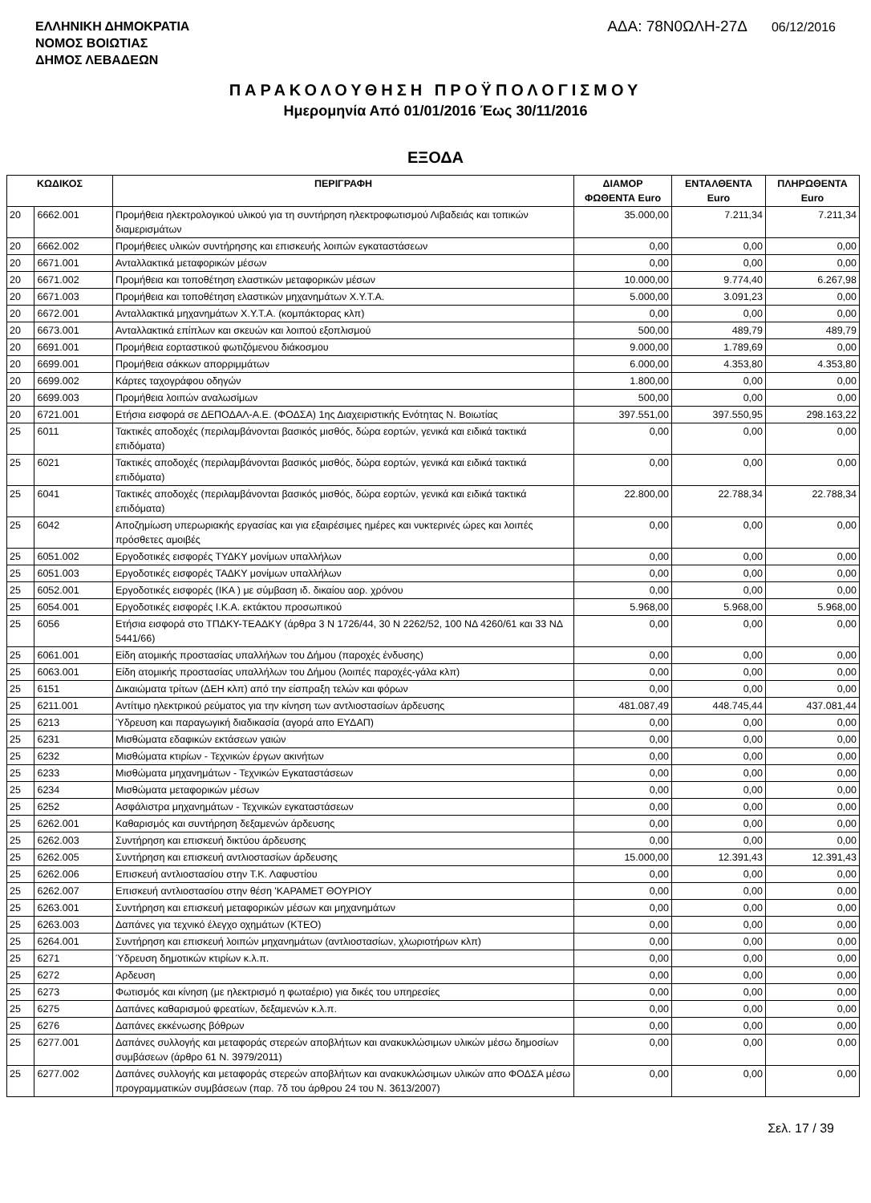ΕΛΛΗΝΙΚΗ ΔΗΜΟΚΡΑΤΙΑ
ΝΟΜΟΣ ΒΟΙΩΤΙΑΣ
ΔΗΜΟΣ ΛΕΒΑΔΕΩΝ
ΑΔΑ: 78Ν0ΩΛΗ-27Δ 06/12/2016
ΠΑΡΑΚΟΛΟΥΘΗΣΗ ΠΡΟΫΠΟΛΟΓΙΣΜΟΥ
Ημερομηνία Από 01/01/2016 Έως 30/11/2016
ΕΞΟΔΑ
| ΚΩΔΙΚΟΣ | | ΠΕΡΙΓΡΑΦΗ | ΔΙΑΜΟΡ ΦΩΘΕΝΤΑ Euro | ΕΝΤΑΛΘΕΝΤΑ Euro | ΠΛΗΡΩΘΕΝΤΑ Euro |
| --- | --- | --- | --- | --- | --- |
| 20 | 6662.001 | Προμήθεια ηλεκτρολογικού υλικού για τη συντήρηση ηλεκτροφωτισμού Λιβαδειάς και τοπικών διαμερισμάτων | 35.000,00 | 7.211,34 | 7.211,34 |
| 20 | 6662.002 | Προμήθειες υλικών συντήρησης και επισκευής λοιπών εγκαταστάσεων | 0,00 | 0,00 | 0,00 |
| 20 | 6671.001 | Ανταλλακτικά μεταφορικών μέσων | 0,00 | 0,00 | 0,00 |
| 20 | 6671.002 | Προμήθεια και τοποθέτηση ελαστικών μεταφορικών μέσων | 10.000,00 | 9.774,40 | 6.267,98 |
| 20 | 6671.003 | Προμήθεια και τοποθέτηση ελαστικών μηχανημάτων Χ.Υ.Τ.Α. | 5.000,00 | 3.091,23 | 0,00 |
| 20 | 6672.001 | Ανταλλακτικά μηχανημάτων Χ.Υ.Τ.Α. (κομπάκτορας κλπ) | 0,00 | 0,00 | 0,00 |
| 20 | 6673.001 | Ανταλλακτικά επίπλων και σκευών και λοιπού εξοπλισμού | 500,00 | 489,79 | 489,79 |
| 20 | 6691.001 | Προμήθεια εορταστικού φωτιζόμενου διάκοσμου | 9.000,00 | 1.789,69 | 0,00 |
| 20 | 6699.001 | Προμήθεια σάκκων απορριμμάτων | 6.000,00 | 4.353,80 | 4.353,80 |
| 20 | 6699.002 | Κάρτες ταχογράφου οδηγών | 1.800,00 | 0,00 | 0,00 |
| 20 | 6699.003 | Προμήθεια λοιπών αναλωσίμων | 500,00 | 0,00 | 0,00 |
| 20 | 6721.001 | Ετήσια εισφορά σε ΔΕΠΟΔΑΛ-Α.Ε. (ΦΟΔΣΑ) 1ης Διαχειριστικής Ενότητας Ν. Βοιωτίας | 397.551,00 | 397.550,95 | 298.163,22 |
| 25 | 6011 | Τακτικές αποδοχές (περιλαμβάνονται βασικός μισθός, δώρα εορτών, γενικά και ειδικά τακτικά επιδόματα) | 0,00 | 0,00 | 0,00 |
| 25 | 6021 | Τακτικές αποδοχές (περιλαμβάνονται βασικός μισθός, δώρα εορτών, γενικά και ειδικά τακτικά επιδόματα) | 0,00 | 0,00 | 0,00 |
| 25 | 6041 | Τακτικές αποδοχές (περιλαμβάνονται βασικός μισθός, δώρα εορτών, γενικά και ειδικά τακτικά επιδόματα) | 22.800,00 | 22.788,34 | 22.788,34 |
| 25 | 6042 | Αποζημίωση υπερωριακής εργασίας και για εξαιρέσιμες ημέρες και νυκτερινές ώρες και λοιπές πρόσθετες αμοιβές | 0,00 | 0,00 | 0,00 |
| 25 | 6051.002 | Εργοδοτικές εισφορές ΤΥΔΚΥ μονίμων υπαλλήλων | 0,00 | 0,00 | 0,00 |
| 25 | 6051.003 | Εργοδοτικές εισφορές ΤΑΔΚΥ μονίμων υπαλλήλων | 0,00 | 0,00 | 0,00 |
| 25 | 6052.001 | Εργοδοτικές εισφορές (ΙΚΑ ) με σύμβαση ιδ. δικαίου αορ. χρόνου | 0,00 | 0,00 | 0,00 |
| 25 | 6054.001 | Εργοδοτικές εισφορές Ι.Κ.Α. εκτάκτου προσωπικού | 5.968,00 | 5.968,00 | 5.968,00 |
| 25 | 6056 | Ετήσια εισφορά στο ΤΠΔΚΥ-ΤΕΑΔΚΥ (άρθρα 3 Ν 1726/44, 30 Ν 2262/52, 100 ΝΔ 4260/61 και 33 ΝΔ 5441/66) | 0,00 | 0,00 | 0,00 |
| 25 | 6061.001 | Είδη ατομικής προστασίας υπαλλήλων του Δήμου (παροχές ένδυσης) | 0,00 | 0,00 | 0,00 |
| 25 | 6063.001 | Είδη ατομικής προστασίας υπαλλήλων του Δήμου (λοιπές παροχές-γάλα κλπ) | 0,00 | 0,00 | 0,00 |
| 25 | 6151 | Δικαιώματα τρίτων (ΔΕΗ κλπ) από την είσπραξη τελών και φόρων | 0,00 | 0,00 | 0,00 |
| 25 | 6211.001 | Αντίτιμο ηλεκτρικού ρεύματος για την κίνηση των αντλιοστασίων άρδευσης | 481.087,49 | 448.745,44 | 437.081,44 |
| 25 | 6213 | Ύδρευση και παραγωγική διαδικασία (αγορά απο ΕΥΔΑΠ) | 0,00 | 0,00 | 0,00 |
| 25 | 6231 | Μισθώματα εδαφικών εκτάσεων γαιών | 0,00 | 0,00 | 0,00 |
| 25 | 6232 | Μισθώματα κτιρίων - Τεχνικών έργων ακινήτων | 0,00 | 0,00 | 0,00 |
| 25 | 6233 | Μισθώματα μηχανημάτων - Τεχνικών Εγκαταστάσεων | 0,00 | 0,00 | 0,00 |
| 25 | 6234 | Μισθώματα μεταφορικών μέσων | 0,00 | 0,00 | 0,00 |
| 25 | 6252 | Ασφάλιστρα μηχανημάτων - Τεχνικών εγκαταστάσεων | 0,00 | 0,00 | 0,00 |
| 25 | 6262.001 | Καθαρισμός και συντήρηση δεξαμενών άρδευσης | 0,00 | 0,00 | 0,00 |
| 25 | 6262.003 | Συντήρηση και επισκευή δικτύου άρδευσης | 0,00 | 0,00 | 0,00 |
| 25 | 6262.005 | Συντήρηση και επισκευή αντλιοστασίων άρδευσης | 15.000,00 | 12.391,43 | 12.391,43 |
| 25 | 6262.006 | Επισκευή αντλιοστασίου στην Τ.Κ. Λαφυστίου | 0,00 | 0,00 | 0,00 |
| 25 | 6262.007 | Επισκευή αντλιοστασίου στην θέση 'ΚΑΡΑΜΕΤ ΘΟΥΡΙΟΥ | 0,00 | 0,00 | 0,00 |
| 25 | 6263.001 | Συντήρηση και επισκευή μεταφορικών μέσων και μηχανημάτων | 0,00 | 0,00 | 0,00 |
| 25 | 6263.003 | Δαπάνες για τεχνικό έλεγχο οχημάτων (ΚΤΕΟ) | 0,00 | 0,00 | 0,00 |
| 25 | 6264.001 | Συντήρηση και επισκευή λοιπών μηχανημάτων (αντλιοστασίων, χλωριοτήρων κλπ) | 0,00 | 0,00 | 0,00 |
| 25 | 6271 | Ύδρευση δημοτικών κτιρίων κ.λ.π. | 0,00 | 0,00 | 0,00 |
| 25 | 6272 | Αρδευση | 0,00 | 0,00 | 0,00 |
| 25 | 6273 | Φωτισμός και κίνηση (με ηλεκτρισμό η φωταέριο) για δικές του υπηρεσίες | 0,00 | 0,00 | 0,00 |
| 25 | 6275 | Δαπάνες καθαρισμού φρεατίων, δεξαμενών κ.λ.π. | 0,00 | 0,00 | 0,00 |
| 25 | 6276 | Δαπάνες εκκένωσης βόθρων | 0,00 | 0,00 | 0,00 |
| 25 | 6277.001 | Δαπάνες συλλογής και μεταφοράς στερεών αποβλήτων και ανακυκλώσιμων υλικών μέσω δημοσίων συμβάσεων (άρθρο 61 Ν. 3979/2011) | 0,00 | 0,00 | 0,00 |
| 25 | 6277.002 | Δαπάνες συλλογής και μεταφοράς στερεών αποβλήτων και ανακυκλώσιμων υλικών απο ΦΟΔΣΑ μέσω προγραμματικών συμβάσεων (παρ. 7δ του άρθρου 24 του Ν. 3613/2007) | 0,00 | 0,00 | 0,00 |
Σελ. 17 / 39